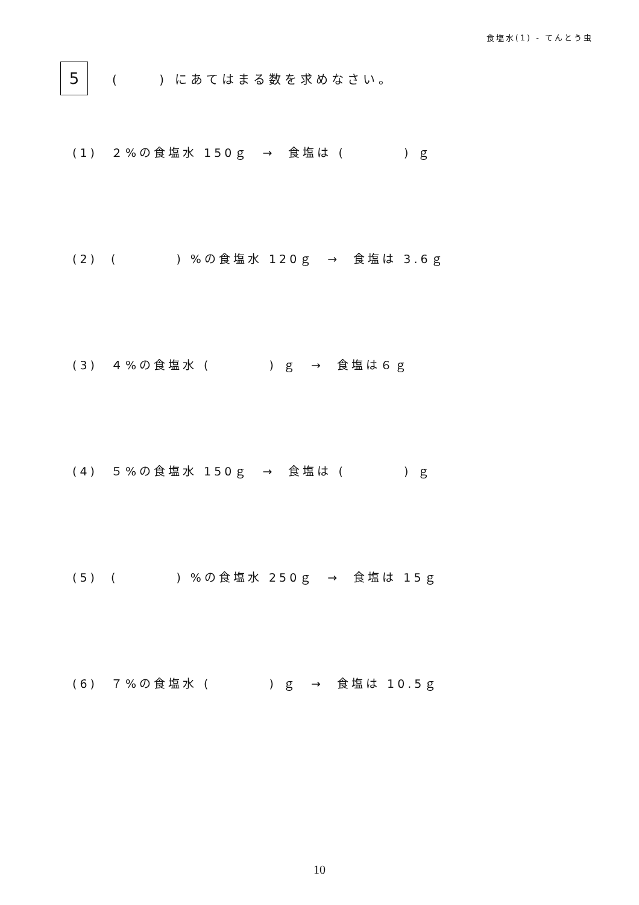食塩水(1) - てんとう虫
5
(　　 ) にあてはまる数を求めなさい。
(1) ２%の食塩水 150ｇ → 食塩は (　　　　) ｇ
(2) (　　　　) %の食塩水 120ｇ → 食塩は 3.6ｇ
(3) ４%の食塩水 (　　　　) ｇ → 食塩は６ｇ
(4) ５%の食塩水 150ｇ → 食塩は (　　　　) ｇ
(5) (　　　　) %の食塩水 250ｇ → 食塩は 15ｇ
(6) ７%の食塩水 (　　　　) ｇ → 食塩は 10.5ｇ
10